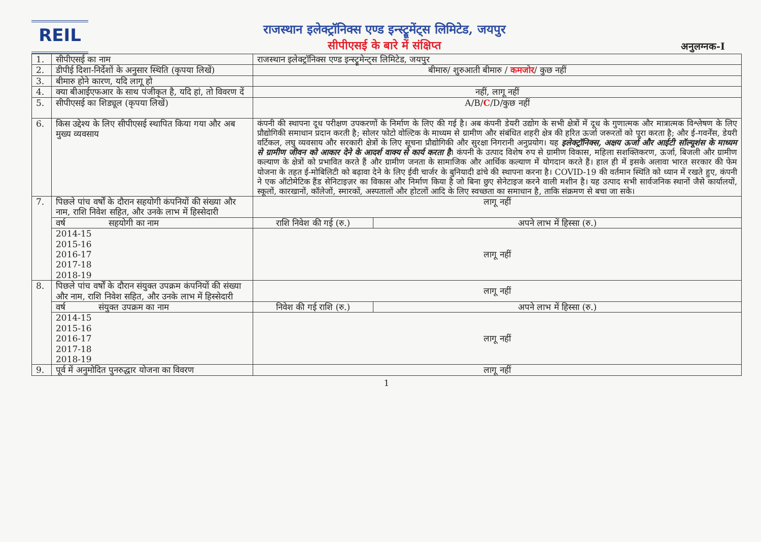REIL
राजस्थान इलेक्ट्रॉनिक्स एण्ड इन्स्ट्रूमेंट्स लिमिटेड, जयपुर
सीपीएसई के बारे में संक्षिप्त
अनुलग्नक-I
| 1. | सीपीएसई का नाम | राजस्थान इलेक्ट्रॉनिक्स एण्ड इन्स्ट्रूमेन्ट्स लिमिटेड, जयपुर | |
| 2. | डीपीई दिशा-निर्देशों के अनुसार स्थिति (कृपया लिखें) | बीमारु/ शुरुआती बीमारु / कमजोर / कुछ नहीं | |
| 3. | बीमारु होने कारण, यदि लागू हो | | |
| 4. | क्या बीआईएफआर के साथ पंजीकृत है, यदि हां, तो विवरण दें | नहीं, लागू नहीं | |
| 5. | सीपीएसई का शिड्यूल (कृपया लिखें) | A/B/ C /D/कुछ नहीं | |
| 6. | किस उद्देश्य के लिए सीपीएसई स्थापित किया गया और अब मुख्य व्यवसाय | कंपनी की स्थापना दूध परीक्षण उपकरणों के निर्माण के लिए की गई है। अब कंपनी डेयरी उद्योग के सभी क्षेत्रों में दूध के गुणात्मक और मात्रात्मक विश्लेषण के लिए प्रौद्योगिकी समाधान प्रदान करती है; सोलर फोटो वोल्टिक के माध्यम से ग्रामीण और संबंधित शहरी क्षेत्र की हरित ऊर्जा जरूरतों को पूरा करता है; और ई-गवर्नेंस, डेयरी वर्टिकल, लघु व्यवसाय और सरकारी क्षेत्रों के लिए सूचना प्रौद्योगिकी और सुरक्षा निगरानी अनुप्रयोग। यह इलेक्ट्रॉनिक्स, अक्षय ऊर्जा और आईटी सॉल्यूशंस के माध्यम से ग्रामीण जीवन को आकार देने के आदर्श वाक्य से कार्य करता है । कंपनी के उत्पाद विशेष रुप से ग्रामीण विकास, महिला सशक्तिकरण, ऊर्जा, बिजली और ग्रामीण कल्याण के क्षेत्रों को प्रभावित करते हैं और ग्रामीण जनता के सामाजिक और आर्थिक कल्याण में योगदान करते हैं। हाल ही में इसके अलावा भारत सरकार की फेम योजना के तहत ई-मोबिलिटी को बढ़ावा देने के लिए ईवी चार्जर के बुनियादी ढांचे की स्थापना करना है। COVID-19 की वर्तमान स्थिति को ध्यान में रखते हुए, कंपनी ने एक ऑटोमेटिक हैंड सेनिटाइज़र का विकास और निर्माण किया है जो बिना छुए सेनेटाइज करने वाली मशीन है। यह उत्पाद सभी सार्वजनिक स्थानों जैसे कार्यालयों, स्कूलों, कारखानों, कॉलेजों, स्मारकों, अस्पतालों और होटलों आदि के लिए स्वच्छता का समाधान है, ताकि संक्रमण से बचा जा सके। | |
| 7. | पिछले पांच वर्षों के दौरान सहयोगी कंपनियों की संख्या और नाम, राशि निवेश सहित, और उनके लाभ में हिस्सेदारी | लागू नहीं | |
| | वर्ष सहयोगी का नाम | राशि निवेश की गई (रु.) | अपने लाभ में हिस्सा (रु.) |
| | 2014-15 2015-16 2016-17 2017-18 2018-19 | लागू नहीं | |
| 8. | पिछले पांच वर्षों के दौरान संयुक्त उपक्रम कंपनियों की संख्या और नाम, राशि निवेश सहित, और उनके लाभ में हिस्सेदारी | लागू नहीं | |
| | वर्ष संयुक्त उपक्रम का नाम | निवेश की गई राशि (रु.) | अपने लाभ में हिस्सा (रु.) |
| | 2014-15 2015-16 2016-17 2017-18 2018-19 | लागू नहीं | |
| 9. | पूर्व में अनुमोदित पुनरुद्धार योजना का विवरण | लागू नहीं | |
1